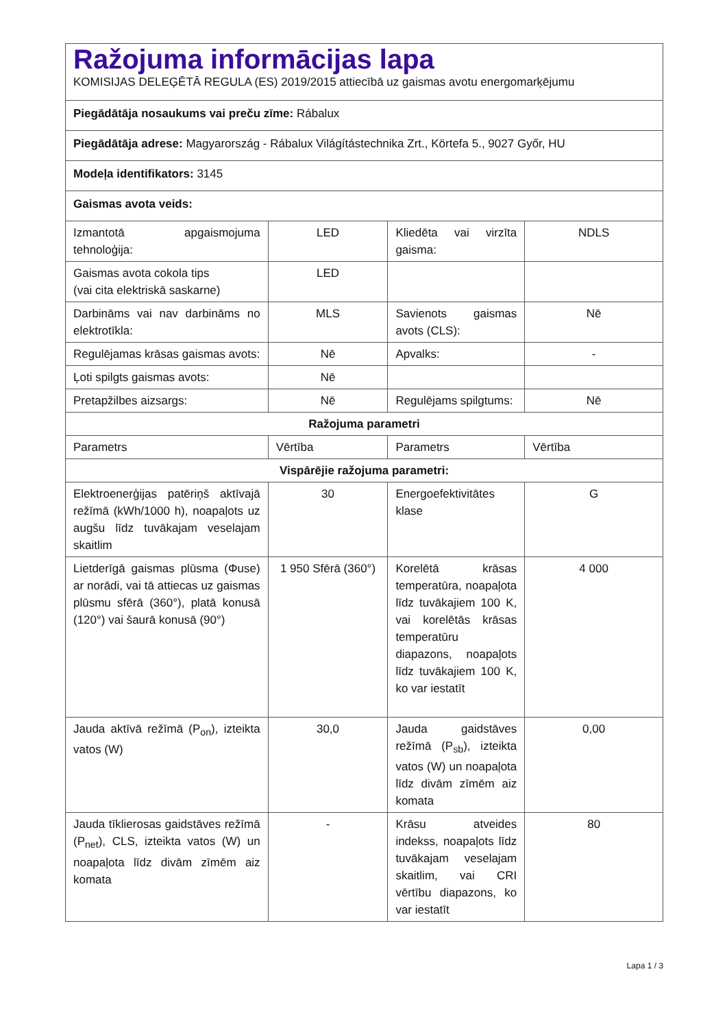| Ražojuma informācijas lapa KOMISIJAS DELEĢĒTĀ REGULA (ES) 2019/2015 attiecībā uz gaismas avotu energomarķējumu | | | |
| Piegādātāja nosaukums vai preču zīme: Rábalux | | | |
| Piegādātāja adrese: Magyarország - Rábalux Világítástechnika Zrt., Körtefa 5., 9027 Győr, HU | | | |
| Modeļa identifikators: 3145 | | | |
| Gaismas avota veids: | | | |
| Izmantotā apgaismojuma tehnoloģija: | LED | Kliedēta vai virzīta gaisma: | NDLS |
| Gaismas avota cokola tips (vai cita elektriskā saskarne) | LED | | |
| Darbināms vai nav darbināms no elektrotīkla: | MLS | Savienots gaismas avots (CLS): | Nē |
| Regulējamas krāsas gaismas avots: | Nē | Apvalks: | - |
| Ļoti spilgts gaismas avots: | Nē | | |
| Pretapžilbes aizsargs: | Nē | Regulējams spilgtums: | Nē |
| Ražojuma parametri | | | |
| Parametrs | Vērtība | Parametrs | Vērtība |
| Vispārējie ražojuma parametri: | | | |
| Elektroenerģijas patēriņš aktīvajā režīmā (kWh/1000 h), noapaļots uz augšu līdz tuvākajam veselajam skaitlim | 30 | Energoefektivitātes klase | G |
| Lietderīgā gaismas plūsma (Φuse) ar norādi, vai tā attiecas uz gaismas plūsmu sfērā (360°), platā konusā (120°) vai šaurā konusā (90°) | 1 950 Sfērā (360°) | Korelētā krāsas temperatūra, noapaļota līdz tuvākajiem 100 K, vai korelētās krāsas temperatūru diapazons, noapaļots līdz tuvākajiem 100 K, ko var iestatīt | 4 000 |
| Jauda aktīvā režīmā (P<sub>on</sub>), izteikta vatos (W) | 30,0 | Jauda gaidstāves režīmā (P<sub>sb</sub>), izteikta vatos (W) un noapaļota līdz divām zīmēm aiz komata | 0,00 |
| Jauda tīklierosas gaidstāves režīmā (P<sub>net</sub>), CLS, izteikta vatos (W) un noapaļota līdz divām zīmēm aiz komata | - | Krāsu atveides indekss, noapaļots līdz tuvākajam veselajam skaitlim, vai CRI vērtību diapazons, ko var iestatīt | 80 |
Lapa 1 / 3